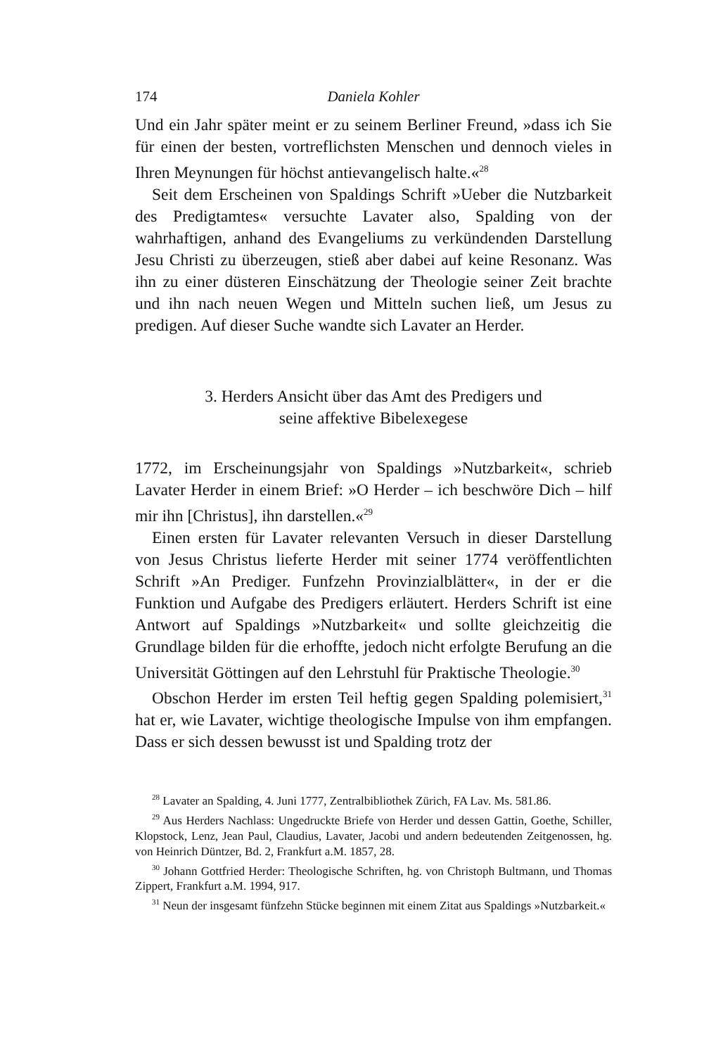174 Daniela Kohler
Und ein Jahr später meint er zu seinem Berliner Freund, »dass ich Sie für einen der besten, vortreflichsten Menschen und dennoch vieles in Ihren Meynungen für höchst antievangelisch halte.«<sup>28</sup>
Seit dem Erscheinen von Spaldings Schrift »Ueber die Nutzbarkeit des Predigtamtes« versuchte Lavater also, Spalding von der wahrhaftigen, anhand des Evangeliums zu verkündenden Darstellung Jesu Christi zu überzeugen, stieß aber dabei auf keine Resonanz. Was ihn zu einer düsteren Einschätzung der Theologie seiner Zeit brachte und ihn nach neuen Wegen und Mitteln suchen ließ, um Jesus zu predigen. Auf dieser Suche wandte sich Lavater an Herder.
3. Herders Ansicht über das Amt des Predigers und
seine affektive Bibelexegese
1772, im Erscheinungsjahr von Spaldings »Nutzbarkeit«, schrieb Lavater Herder in einem Brief: »O Herder – ich beschwöre Dich – hilf mir ihn [Christus], ihn darstellen.«<sup>29</sup>
Einen ersten für Lavater relevanten Versuch in dieser Darstellung von Jesus Christus lieferte Herder mit seiner 1774 veröffentlichten Schrift »An Prediger. Funfzehn Provinzialblätter«, in der er die Funktion und Aufgabe des Predigers erläutert. Herders Schrift ist eine Antwort auf Spaldings »Nutzbarkeit« und sollte gleichzeitig die Grundlage bilden für die erhoffte, jedoch nicht erfolgte Berufung an die Universität Göttingen auf den Lehrstuhl für Praktische Theologie.<sup>30</sup>
Obschon Herder im ersten Teil heftig gegen Spalding polemisiert,<sup>31</sup> hat er, wie Lavater, wichtige theologische Impulse von ihm empfangen. Dass er sich dessen bewusst ist und Spalding trotz der
<sup>28</sup> Lavater an Spalding, 4. Juni 1777, Zentralbibliothek Zürich, FA Lav. Ms. 581.86.
<sup>29</sup> Aus Herders Nachlass: Ungedruckte Briefe von Herder und dessen Gattin, Goethe, Schiller, Klopstock, Lenz, Jean Paul, Claudius, Lavater, Jacobi und andern bedeutenden Zeitgenossen, hg. von Heinrich Düntzer, Bd. 2, Frankfurt a.M. 1857, 28.
<sup>30</sup> Johann Gottfried Herder: Theologische Schriften, hg. von Christoph Bultmann, und Thomas Zippert, Frankfurt a.M. 1994, 917.
<sup>31</sup> Neun der insgesamt fünfzehn Stücke beginnen mit einem Zitat aus Spaldings »Nutzbarkeit.«